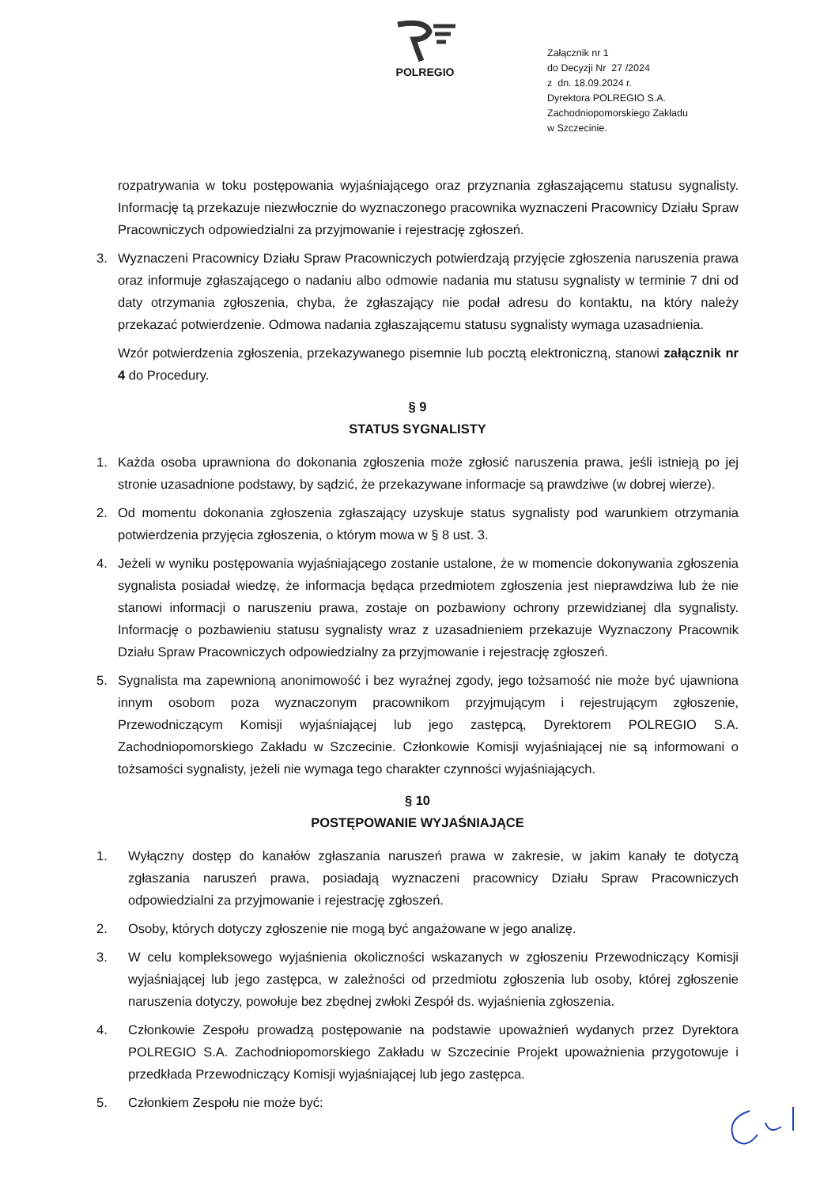POLREGIO
Załącznik nr 1
do Decyzji Nr 27 /2024
z dn. 18.09.2024 r.
Dyrektora POLREGIO S.A.
Zachodniopomorskiego Zakładu
w Szczecinie.
rozpatrywania w toku postępowania wyjaśniającego oraz przyznania zgłaszającemu statusu sygnalisty. Informację tą przekazuje niezwłocznie do wyznaczonego pracownika wyznaczeni Pracownicy Działu Spraw Pracowniczych odpowiedzialni za przyjmowanie i rejestrację zgłoszeń.
3. Wyznaczeni Pracownicy Działu Spraw Pracowniczych potwierdzają przyjęcie zgłoszenia naruszenia prawa oraz informuje zgłaszającego o nadaniu albo odmowie nadania mu statusu sygnalisty w terminie 7 dni od daty otrzymania zgłoszenia, chyba, że zgłaszający nie podał adresu do kontaktu, na który należy przekazać potwierdzenie. Odmowa nadania zgłaszającemu statusu sygnalisty wymaga uzasadnienia.
Wzór potwierdzenia zgłoszenia, przekazywanego pisemnie lub pocztą elektroniczną, stanowi załącznik nr 4 do Procedury.
§ 9
STATUS SYGNALISTY
1. Każda osoba uprawniona do dokonania zgłoszenia może zgłosić naruszenia prawa, jeśli istnieją po jej stronie uzasadnione podstawy, by sądzić, że przekazywane informacje są prawdziwe (w dobrej wierze).
2. Od momentu dokonania zgłoszenia zgłaszający uzyskuje status sygnalisty pod warunkiem otrzymania potwierdzenia przyjęcia zgłoszenia, o którym mowa w § 8 ust. 3.
4. Jeżeli w wyniku postępowania wyjaśniającego zostanie ustalone, że w momencie dokonywania zgłoszenia sygnalista posiadał wiedzę, że informacja będąca przedmiotem zgłoszenia jest nieprawdziwa lub że nie stanowi informacji o naruszeniu prawa, zostaje on pozbawiony ochrony przewidzianej dla sygnalisty. Informację o pozbawieniu statusu sygnalisty wraz z uzasadnieniem przekazuje Wyznaczony Pracownik Działu Spraw Pracowniczych odpowiedzialny za przyjmowanie i rejestrację zgłoszeń.
5. Sygnalista ma zapewnioną anonimowość i bez wyraźnej zgody, jego tożsamość nie może być ujawniona innym osobom poza wyznaczonym pracownikom przyjmującym i rejestrującym zgłoszenie, Przewodniczącym Komisji wyjaśniającej lub jego zastępcą, Dyrektorem POLREGIO S.A. Zachodniopomorskiego Zakładu w Szczecinie. Członkowie Komisji wyjaśniającej nie są informowani o tożsamości sygnalisty, jeżeli nie wymaga tego charakter czynności wyjaśniających.
§ 10
POSTĘPOWANIE WYJAŚNIAJĄCE
1. Wyłączny dostęp do kanałów zgłaszania naruszeń prawa w zakresie, w jakim kanały te dotyczą zgłaszania naruszeń prawa, posiadają wyznaczeni pracownicy Działu Spraw Pracowniczych odpowiedzialni za przyjmowanie i rejestrację zgłoszeń.
2. Osoby, których dotyczy zgłoszenie nie mogą być angażowane w jego analizę.
3. W celu kompleksowego wyjaśnienia okoliczności wskazanych w zgłoszeniu Przewodniczący Komisji wyjaśniającej lub jego zastępca, w zależności od przedmiotu zgłoszenia lub osoby, której zgłoszenie naruszenia dotyczy, powołuje bez zbędnej zwłoki Zespół ds. wyjaśnienia zgłoszenia.
4. Członkowie Zespołu prowadzą postępowanie na podstawie upoważnień wydanych przez Dyrektora POLREGIO S.A. Zachodniopomorskiego Zakładu w Szczecinie Projekt upoważnienia przygotowuje i przedkłada Przewodniczący Komisji wyjaśniającej lub jego zastępca.
5. Członkiem Zespołu nie może być: